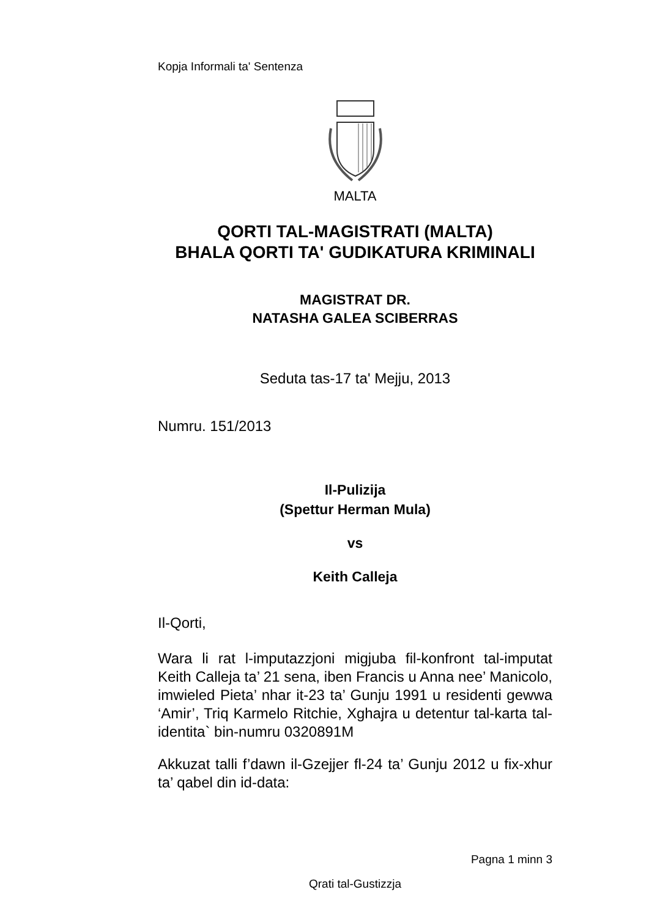Kopja Informali ta' Sentenza
MALTA
QORTI TAL-MAGISTRATI (MALTA)
BHALA QORTI TA' GUDIKATURA KRIMINALI
MAGISTRAT DR.
NATASHA GALEA SCIBERRAS
Seduta tas-17 ta' Mejju, 2013
Numru. 151/2013
Il-Pulizija
(Spettur Herman Mula)
vs
Keith Calleja
Il-Qorti,
Wara li rat l-imputazzjoni migjuba fil-konfront tal-imputat Keith Calleja ta’ 21 sena, iben Francis u Anna nee’ Manicolo, imwieled Pieta’ nhar it-23 ta’ Gunju 1991 u residenti gewwa ‘Amir’, Triq Karmelo Ritchie, Xghajra u detentur tal-karta tal-identita` bin-numru 0320891M
Akkuzat talli f’dawn il-Gzejjer fl-24 ta’ Gunju 2012 u fix-xhur ta’ qabel din id-data:
Pagna 1 minn 3
Qrati tal-Gustizzja